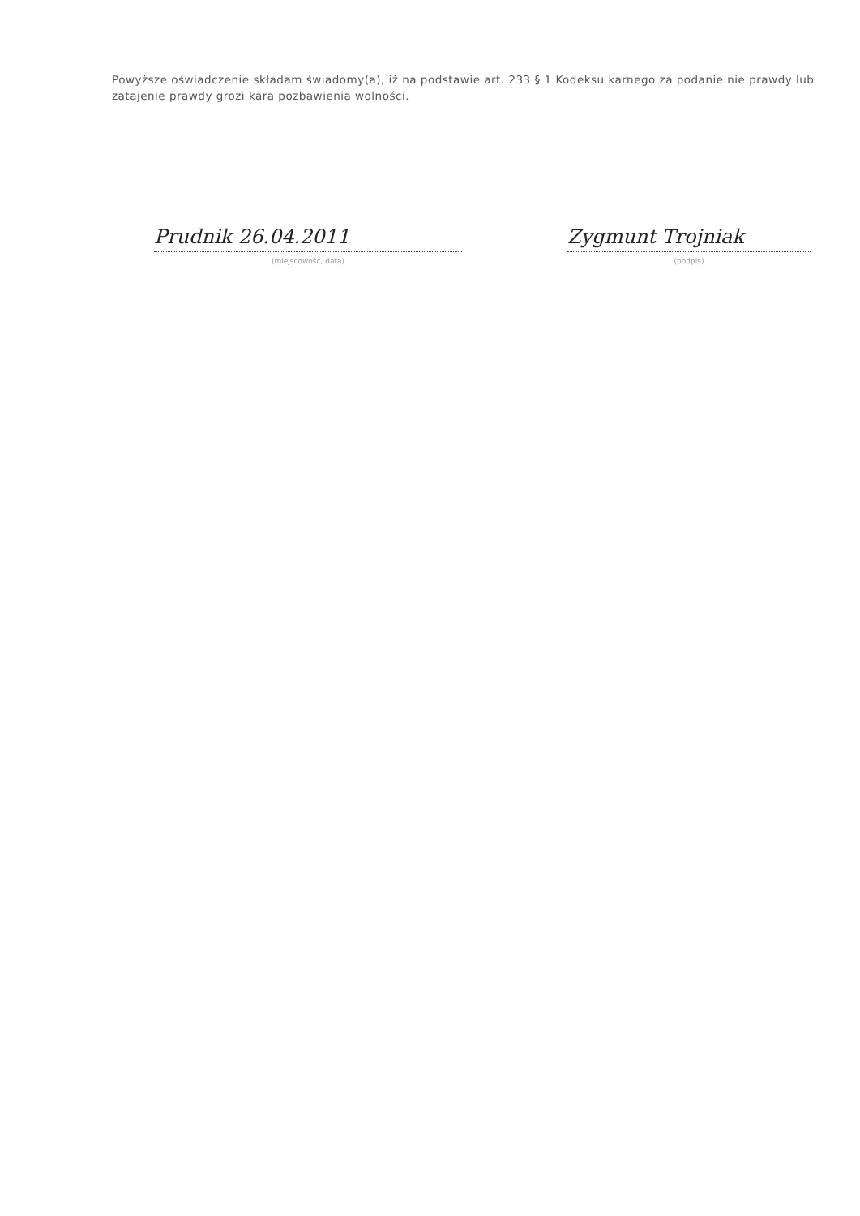Powyższe oświadczenie składam świadomy(a), iż na podstawie art. 233 § 1 Kodeksu karnego za podanie nie prawdy lub zatajenie prawdy grozi kara pozbawienia wolności.
Prudnik 26.04.2011
(miejscowość, data)
Zygmunt Trojniak
(podpis)